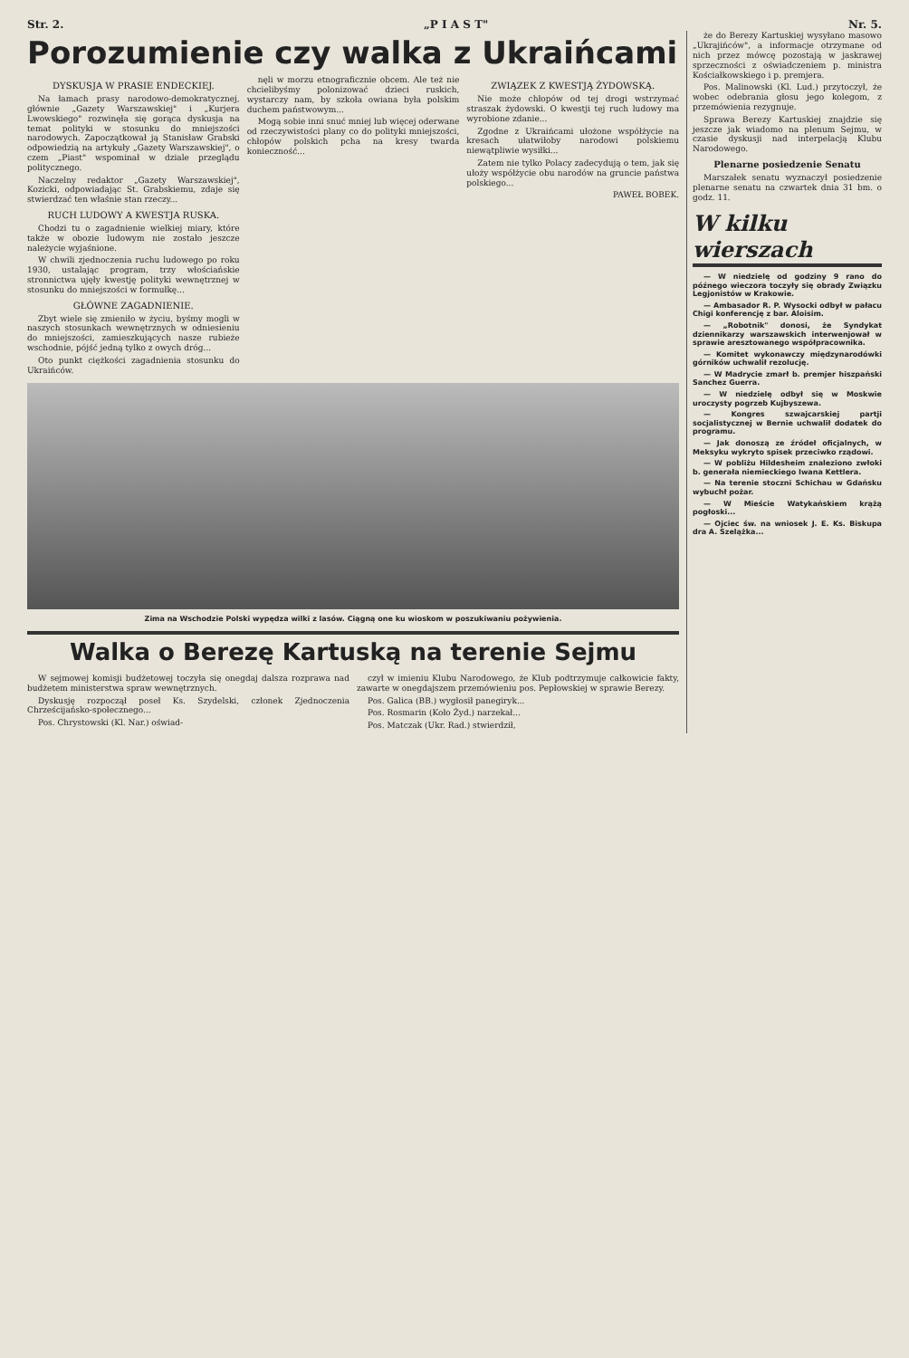Str. 2. „P I A S T" Nr. 5.
Porozumienie czy walka z Ukraińcami
DYSKUSJA W PRASIE ENDECKIEJ.
Na łamach prasy narodowo-demokratycznej, głównie „Gazety Warszawskiej" i „Kurjera Lwowskiego" rozwinęła się gorąca dyskusja na temat polityki w stosunku do mniejszości narodowych. Zapoczątkował ją Stanisław Grabski odpowiedzią na artykuły „Gazety Warszawskiej", o czem „Piast" wspominał w dziale przeglądu politycznego.
Naczelny redaktor „Gazety Warszawskiej", Kozicki, odpowiadając St. Grabskiemu, zdaje się stwierdzać ten właśnie stan rzeczy...
RUCH LUDOWY A KWESTJA RUSKA.
Chodzi tu o zagadnienie wielkiej miary, które także w obozie ludowym nie zostało jeszcze należycie wyjaśnione.
W chwili zjednoczenia ruchu ludowego po roku 1930, ustalając program, trzy włościańskie stronnictwa ujęły kwestję polityki wewnętrznej w stosunku do mniejszości w formułkę...
GŁÓWNE ZAGADNIENIE.
Zbyt wiele się zmieniło w życiu, byśmy mogli w naszych stosunkach wewnętrznych w odniesieniu do mniejszości, zamieszkujących nasze rubieże wschodnie, pójść jedną tylko z owych dróg...
Oto punkt ciężkości zagadnienia stosunku do Ukraińców.
nęli w morzu etnograficznie obcem. Ale też nie chcielibyśmy polonizować dzieci ruskich, wystarczy nam, by szkoła owiana była polskim duchem państwowym...
Mogą sobie inni snuć mniej lub więcej oderwane od rzeczywistości plany co do polityki mniejszości, chłopów polskich pcha na kresy twarda konieczność...
ZWIĄZEK Z KWESTJĄ ŻYDOWSKĄ.
Nie może chłopów od tej drogi wstrzymać straszak żydowski. O kwestji tej ruch ludowy ma wyrobione zdanie...
Zgodne z Ukraińcami ułożone współżycie na kresach ułatwiłoby narodowi polskiemu niewątpliwie wysiłki...
Zatem nie tylko Polacy zadecydują o tem, jak się ułoży współżycie obu narodów na gruncie państwa polskiego...
PAWEŁ BOBEK.
Zima na Wschodzie Polski wypędza wilki z lasów. Ciągną one ku wioskom w poszukiwaniu pożywienia.
Walka o Berezę Kartuską na terenie Sejmu
W sejmowej komisji budżetowej toczyła się onegdaj dalsza rozprawa nad budżetem ministerstwa spraw wewnętrznych.
Dyskusję rozpoczął poseł Ks. Szydelski, członek Zjednoczenia Chrześcijańsko-społecznego...
Pos. Chrystowski (Kl. Nar.) oświad-
czył w imieniu Klubu Narodowego, że Klub podtrzymuje całkowicie fakty, zawarte w onegdajszem przemówieniu pos. Pepłowskiej w sprawie Berezy.
Pos. Galica (BB.) wygłosił panegiryk...
Pos. Rosmarin (Koło Żyd.) narzekał...
Pos. Matczak (Ukr. Rad.) stwierdził,
że do Berezy Kartuskiej wysyłano masowo „Ukrajińców", a informacje otrzymane od nich przez mówcę pozostają w jaskrawej sprzeczności z oświadczeniem p. ministra Kościałkowskiego i p. premjera.
Pos. Malinowski (Kl. Lud.) przytoczył, że wobec odebrania głosu jego kolegom, z przemówienia rezygnuje.
Sprawa Berezy Kartuskiej znajdzie się jeszcze jak wiadomo na plenum Sejmu, w czasie dyskusji nad interpelacją Klubu Narodowego.
Plenarne posiedzenie Senatu
Marszałek senatu wyznaczył posiedzenie plenarne senatu na czwartek dnia 31 bm. o godz. 11.
W kilku wierszach
— W niedzielę od godziny 9 rano do późnego wieczora toczyły się obrady Związku Legjonistów w Krakowie.
— Ambasador R. P. Wysocki odbył w pałacu Chigi konferencję z bar. Aloisim.
— „Robotnik" donosi, że Syndykat dziennikarzy warszawskich interwenjował w sprawie aresztowanego współpracownika.
— Komitet wykonawczy międzynarodówki górników uchwalił rezolucję.
— W Madrycie zmarł b. premjer hiszpański Sanchez Guerra.
— W niedzielę odbył się w Moskwie uroczysty pogrzeb Kujbyszewa.
— Kongres szwajcarskiej partji socjalistycznej w Bernie uchwalił dodatek do programu.
— Jak donoszą ze źródeł oficjalnych, w Meksyku wykryto spisek przeciwko rządowi.
— W pobliżu Hildesheim znaleziono zwłoki b. generała niemieckiego Iwana Kettlera.
— Na terenie stoczni Schichau w Gdańsku wybuchł pożar.
— W Mieście Watykańskiem krążą pogłoski...
— Ojciec św. na wniosek J. E. Ks. Biskupa dra A. Szelążka...